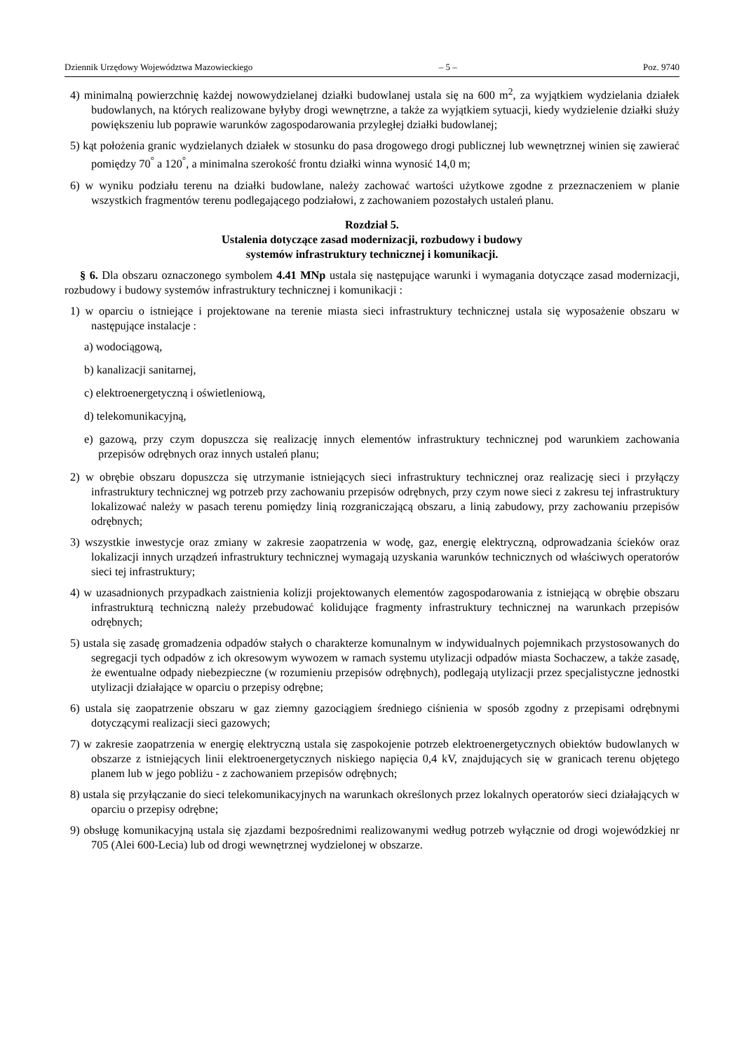Dziennik Urzędowy Województwa Mazowieckiego – 5 – Poz. 9740
4) minimalną powierzchnię każdej nowowydzielanej działki budowlanej ustala się na 600 m<sup>2</sup>, za wyjątkiem wydzielania działek budowlanych, na których realizowane byłyby drogi wewnętrzne, a także za wyjątkiem sytuacji, kiedy wydzielenie działki służy powiększeniu lub poprawie warunków zagospodarowania przyległej działki budowlanej;
5) kąt położenia granic wydzielanych działek w stosunku do pasa drogowego drogi publicznej lub wewnętrznej winien się zawierać pomiędzy 70<sup>°</sup> a 120<sup>°</sup>, a minimalna szerokość frontu działki winna wynosić 14,0 m;
6) w wyniku podziału terenu na działki budowlane, należy zachować wartości użytkowe zgodne z przeznaczeniem w planie wszystkich fragmentów terenu podlegającego podziałowi, z zachowaniem pozostałych ustaleń planu.
Rozdział 5.
Ustalenia dotyczące zasad modernizacji, rozbudowy i budowy
systemów infrastruktury technicznej i komunikacji.
§ 6. Dla obszaru oznaczonego symbolem 4.41 MNp ustala się następujące warunki i wymagania dotyczące zasad modernizacji, rozbudowy i budowy systemów infrastruktury technicznej i komunikacji :
1) w oparciu o istniejące i projektowane na terenie miasta sieci infrastruktury technicznej ustala się wyposażenie obszaru w następujące instalacje :
a) wodociągową,
b) kanalizacji sanitarnej,
c) elektroenergetyczną i oświetleniową,
d) telekomunikacyjną,
e) gazową, przy czym dopuszcza się realizację innych elementów infrastruktury technicznej pod warunkiem zachowania przepisów odrębnych oraz innych ustaleń planu;
2) w obrębie obszaru dopuszcza się utrzymanie istniejących sieci infrastruktury technicznej oraz realizację sieci i przyłączy infrastruktury technicznej wg potrzeb przy zachowaniu przepisów odrębnych, przy czym nowe sieci z zakresu tej infrastruktury lokalizować należy w pasach terenu pomiędzy linią rozgraniczającą obszaru, a linią zabudowy, przy zachowaniu przepisów odrębnych;
3) wszystkie inwestycje oraz zmiany w zakresie zaopatrzenia w wodę, gaz, energię elektryczną, odprowadzania ścieków oraz lokalizacji innych urządzeń infrastruktury technicznej wymagają uzyskania warunków technicznych od właściwych operatorów sieci tej infrastruktury;
4) w uzasadnionych przypadkach zaistnienia kolizji projektowanych elementów zagospodarowania z istniejącą w obrębie obszaru infrastrukturą techniczną należy przebudować kolidujące fragmenty infrastruktury technicznej na warunkach przepisów odrębnych;
5) ustala się zasadę gromadzenia odpadów stałych o charakterze komunalnym w indywidualnych pojemnikach przystosowanych do segregacji tych odpadów z ich okresowym wywozem w ramach systemu utylizacji odpadów miasta Sochaczew, a także zasadę, że ewentualne odpady niebezpieczne (w rozumieniu przepisów odrębnych), podlegają utylizacji przez specjalistyczne jednostki utylizacji działające w oparciu o przepisy odrębne;
6) ustala się zaopatrzenie obszaru w gaz ziemny gazociągiem średniego ciśnienia w sposób zgodny z przepisami odrębnymi dotyczącymi realizacji sieci gazowych;
7) w zakresie zaopatrzenia w energię elektryczną ustala się zaspokojenie potrzeb elektroenergetycznych obiektów budowlanych w obszarze z istniejących linii elektroenergetycznych niskiego napięcia 0,4 kV, znajdujących się w granicach terenu objętego planem lub w jego pobliżu - z zachowaniem przepisów odrębnych;
8) ustala się przyłączanie do sieci telekomunikacyjnych na warunkach określonych przez lokalnych operatorów sieci działających w oparciu o przepisy odrębne;
9) obsługę komunikacyjną ustala się zjazdami bezpośrednimi realizowanymi według potrzeb wyłącznie od drogi wojewódzkiej nr 705 (Alei 600-Lecia) lub od drogi wewnętrznej wydzielonej w obszarze.